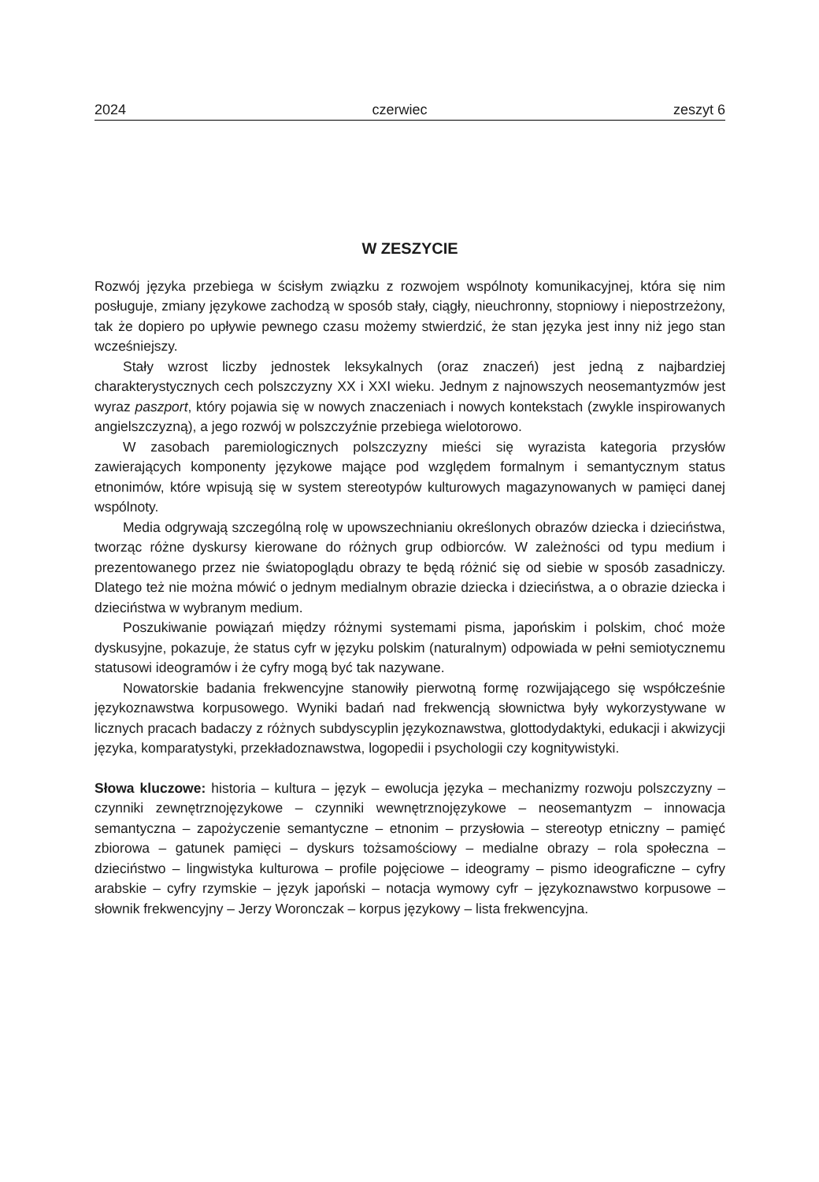2024 czerwiec zeszyt 6
W ZESZYCIE
Rozwój języka przebiega w ścisłym związku z rozwojem wspólnoty komunikacyjnej, która się nim posługuje, zmiany językowe zachodzą w sposób stały, ciągły, nieuchronny, stopniowy i niepostrzeżony, tak że dopiero po upływie pewnego czasu możemy stwierdzić, że stan języka jest inny niż jego stan wcześniejszy.
Stały wzrost liczby jednostek leksykalnych (oraz znaczeń) jest jedną z najbardziej charakterystycznych cech polszczyzny XX i XXI wieku. Jednym z najnowszych neosemantyzmów jest wyraz paszport, który pojawia się w nowych znaczeniach i nowych kontekstach (zwykle inspirowanych angielszczyzną), a jego rozwój w polszczyźnie przebiega wielotorowo.
W zasobach paremiologicznych polszczyzny mieści się wyrazista kategoria przysłów zawierających komponenty językowe mające pod względem formalnym i semantycznym status etnonimów, które wpisują się w system stereotypów kulturowych magazynowanych w pamięci danej wspólnoty.
Media odgrywają szczególną rolę w upowszechnianiu określonych obrazów dziecka i dzieciństwa, tworząc różne dyskursy kierowane do różnych grup odbiorców. W zależności od typu medium i prezentowanego przez nie światopoglądu obrazy te będą różnić się od siebie w sposób zasadniczy. Dlatego też nie można mówić o jednym medialnym obrazie dziecka i dzieciństwa, a o obrazie dziecka i dzieciństwa w wybranym medium.
Poszukiwanie powiązań między różnymi systemami pisma, japońskim i polskim, choć może dyskusyjne, pokazuje, że status cyfr w języku polskim (naturalnym) odpowiada w pełni semiotycznemu statusowi ideogramów i że cyfry mogą być tak nazywane.
Nowatorskie badania frekwencyjne stanowiły pierwotną formę rozwijającego się współcześnie językoznawstwa korpusowego. Wyniki badań nad frekwencją słownictwa były wykorzystywane w licznych pracach badaczy z różnych subdyscyplin językoznawstwa, glottodydaktyki, edukacji i akwizycji języka, komparatystyki, przekładoznawstwa, logopedii i psychologii czy kognitywistyki.
Słowa kluczowe: historia – kultura – język – ewolucja języka – mechanizmy rozwoju polszczyzny – czynniki zewnętrznojęzykowe – czynniki wewnętrznojęzykowe – neosemantyzm – innowacja semantyczna – zapożyczenie semantyczne – etnonim – przysłowia – stereotyp etniczny – pamięć zbiorowa – gatunek pamięci – dyskurs tożsamościowy – medialne obrazy – rola społeczna – dzieciństwo – lingwistyka kulturowa – profile pojęciowe – ideogramy – pismo ideograficzne – cyfry arabskie – cyfry rzymskie – język japoński – notacja wymowy cyfr – językoznawstwo korpusowe – słownik frekwencyjny – Jerzy Woronczak – korpus językowy – lista frekwencyjna.